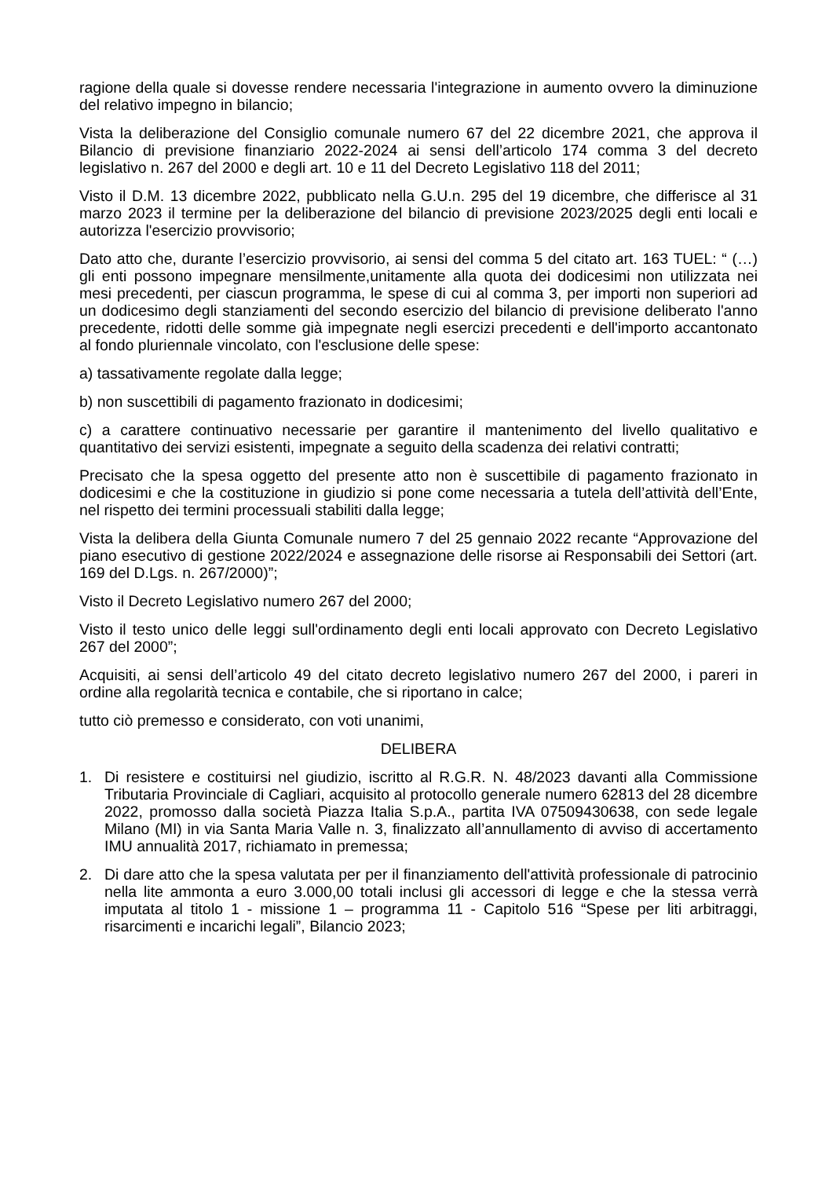ragione della quale si dovesse rendere necessaria l'integrazione in aumento ovvero la diminuzione del relativo impegno in bilancio;
Vista la deliberazione del Consiglio comunale numero 67 del 22 dicembre 2021, che approva il Bilancio di previsione finanziario 2022-2024 ai sensi dell’articolo 174 comma 3 del decreto legislativo n. 267 del 2000 e degli art. 10 e 11 del Decreto Legislativo 118 del 2011;
Visto il D.M. 13 dicembre 2022, pubblicato nella G.U.n. 295 del 19 dicembre, che differisce al 31 marzo 2023 il termine per la deliberazione del bilancio di previsione 2023/2025 degli enti locali e autorizza l'esercizio provvisorio;
Dato atto che, durante l’esercizio provvisorio, ai sensi del comma 5 del citato art. 163 TUEL: “ (…) gli enti possono impegnare mensilmente,unitamente alla quota dei dodicesimi non utilizzata nei mesi precedenti, per ciascun programma, le spese di cui al comma 3, per importi non superiori ad un dodicesimo degli stanziamenti del secondo esercizio del bilancio di previsione deliberato l'anno precedente, ridotti delle somme già impegnate negli esercizi precedenti e dell'importo accantonato al fondo pluriennale vincolato, con l'esclusione delle spese:
a) tassativamente regolate dalla legge;
b) non suscettibili di pagamento frazionato in dodicesimi;
c) a carattere continuativo necessarie per garantire il mantenimento del livello qualitativo e quantitativo dei servizi esistenti, impegnate a seguito della scadenza dei relativi contratti;
Precisato che la spesa oggetto del presente atto non è suscettibile di pagamento frazionato in dodicesimi e che la costituzione in giudizio si pone come necessaria a tutela dell’attività dell’Ente, nel rispetto dei termini processuali stabiliti dalla legge;
Vista la delibera della Giunta Comunale numero 7 del 25 gennaio 2022 recante “Approvazione del piano esecutivo di gestione 2022/2024 e assegnazione delle risorse ai Responsabili dei Settori (art. 169 del D.Lgs. n. 267/2000)”;
Visto il Decreto Legislativo numero 267 del 2000;
Visto il testo unico delle leggi sull'ordinamento degli enti locali approvato con Decreto Legislativo 267 del 2000”;
Acquisiti, ai sensi dell’articolo 49 del citato decreto legislativo numero 267 del 2000, i pareri in ordine alla regolarità tecnica e contabile, che si riportano in calce;
tutto ciò premesso e considerato, con voti unanimi,
DELIBERA
1. Di resistere e costituirsi nel giudizio, iscritto al R.G.R. N. 48/2023 davanti alla Commissione Tributaria Provinciale di Cagliari, acquisito al protocollo generale numero 62813 del 28 dicembre 2022, promosso dalla società Piazza Italia S.p.A., partita IVA 07509430638, con sede legale Milano (MI) in via Santa Maria Valle n. 3, finalizzato all’annullamento di avviso di accertamento IMU annualità 2017, richiamato in premessa;
2. Di dare atto che la spesa valutata per per il finanziamento dell'attività professionale di patrocinio nella lite ammonta a euro 3.000,00 totali inclusi gli accessori di legge e che la stessa verrà imputata al titolo 1 - missione 1 – programma 11 - Capitolo 516 “Spese per liti arbitraggi, risarcimenti e incarichi legali”, Bilancio 2023;